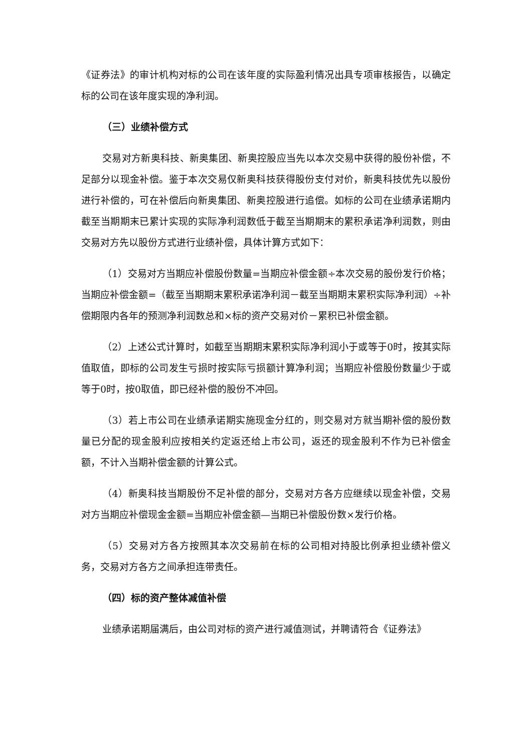《证券法》的审计机构对标的公司在该年度的实际盈利情况出具专项审核报告，以确定标的公司在该年度实现的净利润。
（三）业绩补偿方式
交易对方新奥科技、新奥集团、新奥控股应当先以本次交易中获得的股份补偿，不足部分以现金补偿。鉴于本次交易仅新奥科技获得股份支付对价，新奥科技优先以股份进行补偿的，可在补偿后向新奥集团、新奥控股进行追偿。如标的公司在业绩承诺期内截至当期期末已累计实现的实际净利润数低于截至当期期末的累积承诺净利润数，则由交易对方先以股份方式进行业绩补偿，具体计算方式如下：
（1）交易对方当期应补偿股份数量=当期应补偿金额÷本次交易的股份发行价格；当期应补偿金额=（截至当期期末累积承诺净利润－截至当期期末累积实际净利润）÷补偿期限内各年的预测净利润数总和×标的资产交易对价－累积已补偿金额。
（2）上述公式计算时，如截至当期期末累积实际净利润小于或等于0时，按其实际值取值，即标的公司发生亏损时按实际亏损额计算净利润；当期应补偿股份数量少于或等于0时，按0取值，即已经补偿的股份不冲回。
（3）若上市公司在业绩承诺期实施现金分红的，则交易对方就当期补偿的股份数量已分配的现金股利应按相关约定返还给上市公司，返还的现金股利不作为已补偿金额，不计入当期补偿金额的计算公式。
（4）新奥科技当期股份不足补偿的部分，交易对方各方应继续以现金补偿，交易对方当期应补偿现金金额=当期应补偿金额—当期已补偿股份数×发行价格。
（5）交易对方各方按照其本次交易前在标的公司相对持股比例承担业绩补偿义务，交易对方各方之间承担连带责任。
（四）标的资产整体减值补偿
业绩承诺期届满后，由公司对标的资产进行减值测试，并聘请符合《证券法》